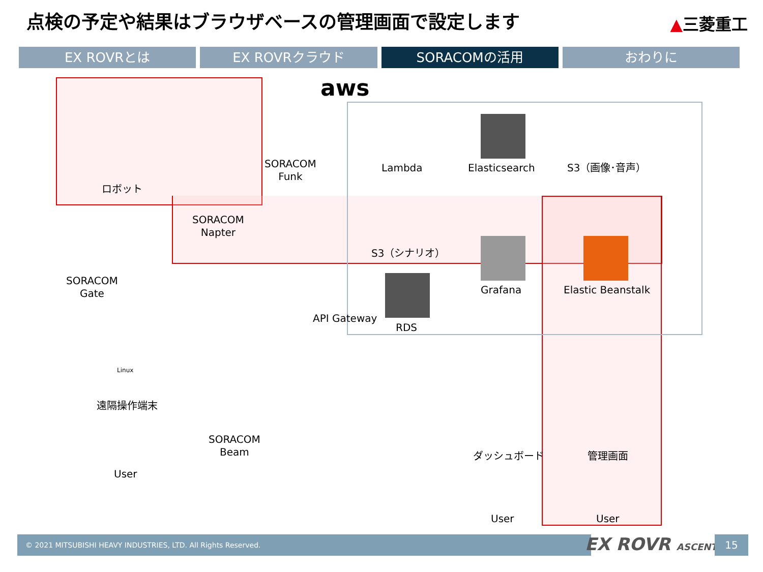点検の予定や結果はブラウザベースの管理画面で設定します
▲三菱重工
EX ROVRとは EX ROVRクラウド SORACOMの活用 おわりに
aws
ロボット
SORACOM
Funk
Lambda Elasticsearch S3（画像･音声）
SORACOM
Napter
S3（シナリオ）
Grafana Elastic Beanstalk
SORACOM
Gate
API Gateway
RDS
Linux
遠隔操作端末
SORACOM
Beam
ダッシュボード 管理画面
User
User User
© 2021 MITSUBISHI HEAVY INDUSTRIES, LTD. All Rights Reserved. EX ROVR ASCENT 15